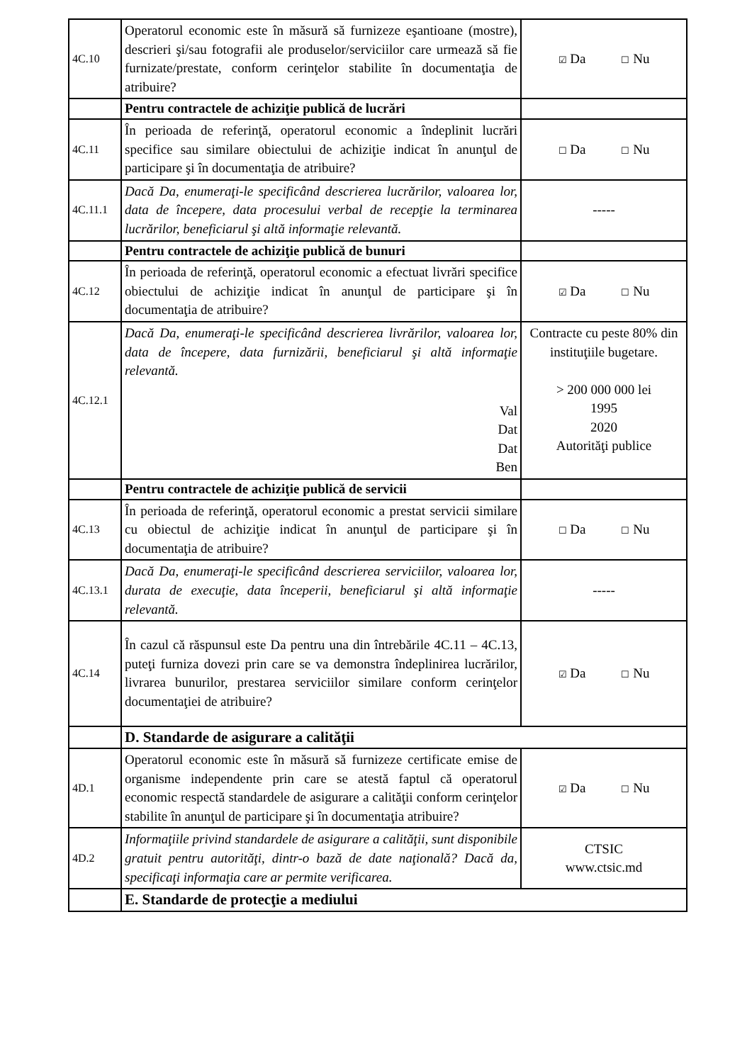| 4C.10 | Operatorul economic este în măsură să furnizeze eşantioane (mostre), descrieri şi/sau fotografii ale produselor/serviciilor care urmează să fie furnizate/prestate, conform cerinţelor stabilite în documentaţia de atribuire? | ☑ Da ☐ Nu |
| | Pentru contractele de achiziţie publică de lucrări | |
| 4C.11 | În perioada de referinţă, operatorul economic a îndeplinit lucrări specifice sau similare obiectului de achiziţie indicat în anunţul de participare şi în documentaţia de atribuire? | ☐ Da ☐ Nu |
| 4C.11.1 | Dacă Da, enumeraţi-le specificând descrierea lucrărilor, valoarea lor, data de începere, data procesului verbal de recepţie la terminarea lucrărilor, beneficiarul şi altă informaţie relevantă. | ----- |
| | Pentru contractele de achiziţie publică de bunuri | |
| 4C.12 | În perioada de referinţă, operatorul economic a efectuat livrări specifice obiectului de achiziţie indicat în anunţul de participare şi în documentaţia de atribuire? | ☑ Da ☐ Nu |
| 4C.12.1 | Dacă Da, enumeraţi-le specificând descrierea livrărilor, valoarea lor, data de începere, data furnizării, beneficiarul şi altă informaţie relevantă. Val Dat Dat Ben | Contracte cu peste 80% din instituţiile bugetare. > 200 000 000 lei 1995 2020 Autorităţi publice |
| | Pentru contractele de achiziţie publică de servicii | |
| 4C.13 | În perioada de referinţă, operatorul economic a prestat servicii similare cu obiectul de achiziţie indicat în anunţul de participare şi în documentaţia de atribuire? | ☐ Da ☐ Nu |
| 4C.13.1 | Dacă Da, enumeraţi-le specificând descrierea serviciilor, valoarea lor, durata de execuţie, data începerii, beneficiarul şi altă informaţie relevantă. | ----- |
| 4C.14 | În cazul că răspunsul este Da pentru una din întrebările 4C.11 – 4C.13, puteţi furniza dovezi prin care se va demonstra îndeplinirea lucrărilor, livrarea bunurilor, prestarea serviciilor similare conform cerinţelor documentaţiei de atribuire? | ☑ Da ☐ Nu |
| | D. Standarde de asigurare a calităţii | |
| 4D.1 | Operatorul economic este în măsură să furnizeze certificate emise de organisme independente prin care se atestă faptul că operatorul economic respectă standardele de asigurare a calităţii conform cerinţelor stabilite în anunţul de participare şi în documentaţia atribuire? | ☑ Da ☐ Nu |
| 4D.2 | Informaţiile privind standardele de asigurare a calităţii, sunt disponibile gratuit pentru autorităţi, dintr-o bază de date naţională? Dacă da, specificaţi informaţia care ar permite verificarea. | CTSIC www.ctsic.md |
| | E. Standarde de protecţie a mediului | |